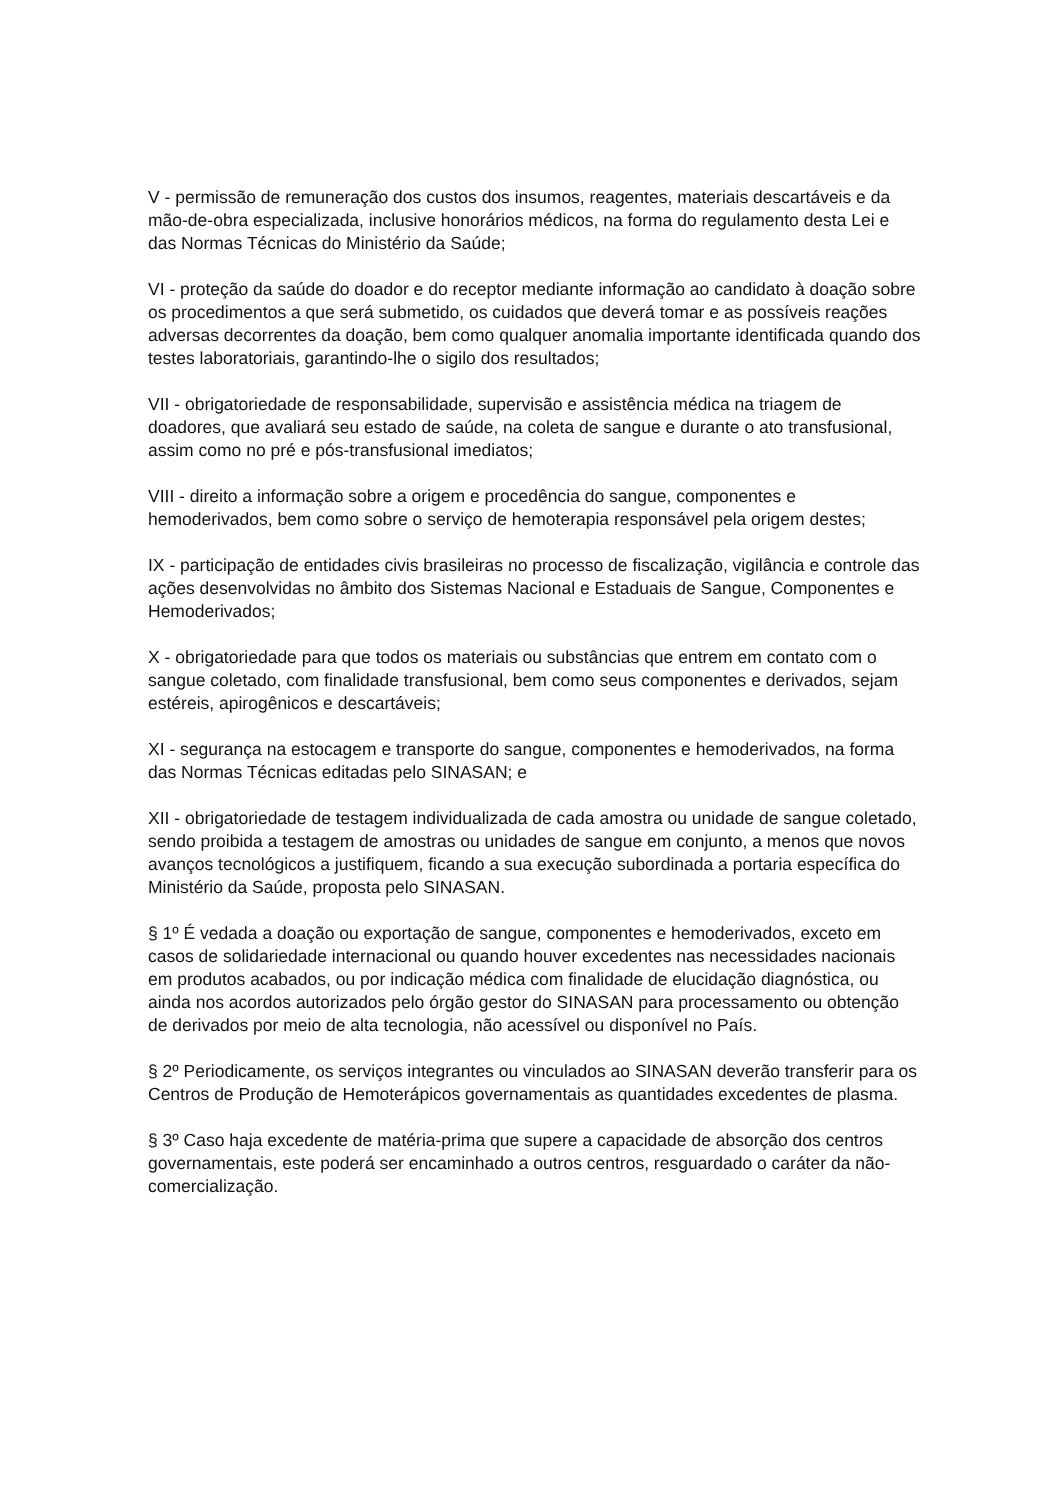V - permissão de remuneração dos custos dos insumos, reagentes, materiais descartáveis e da mão-de-obra especializada, inclusive honorários médicos, na forma do regulamento desta Lei e das Normas Técnicas do Ministério da Saúde;
VI - proteção da saúde do doador e do receptor mediante informação ao candidato à doação sobre os procedimentos a que será submetido, os cuidados que deverá tomar e as possíveis reações adversas decorrentes da doação, bem como qualquer anomalia importante identificada quando dos testes laboratoriais, garantindo-lhe o sigilo dos resultados;
VII - obrigatoriedade de responsabilidade, supervisão e assistência médica na triagem de doadores, que avaliará seu estado de saúde, na coleta de sangue e durante o ato transfusional, assim como no pré e pós-transfusional imediatos;
VIII - direito a informação sobre a origem e procedência do sangue, componentes e hemoderivados, bem como sobre o serviço de hemoterapia responsável pela origem destes;
IX - participação de entidades civis brasileiras no processo de fiscalização, vigilância e controle das ações desenvolvidas no âmbito dos Sistemas Nacional e Estaduais de Sangue, Componentes e Hemoderivados;
X - obrigatoriedade para que todos os materiais ou substâncias que entrem em contato com o sangue coletado, com finalidade transfusional, bem como seus componentes e derivados, sejam estéreis, apirogênicos e descartáveis;
XI - segurança na estocagem e transporte do sangue, componentes e hemoderivados, na forma das Normas Técnicas editadas pelo SINASAN; e
XII - obrigatoriedade de testagem individualizada de cada amostra ou unidade de sangue coletado, sendo proibida a testagem de amostras ou unidades de sangue em conjunto, a menos que novos avanços tecnológicos a justifiquem, ficando a sua execução subordinada a portaria específica do Ministério da Saúde, proposta pelo SINASAN.
§ 1º É vedada a doação ou exportação de sangue, componentes e hemoderivados, exceto em casos de solidariedade internacional ou quando houver excedentes nas necessidades nacionais em produtos acabados, ou por indicação médica com finalidade de elucidação diagnóstica, ou ainda nos acordos autorizados pelo órgão gestor do SINASAN para processamento ou obtenção de derivados por meio de alta tecnologia, não acessível ou disponível no País.
§ 2º Periodicamente, os serviços integrantes ou vinculados ao SINASAN deverão transferir para os Centros de Produção de Hemoterápicos governamentais as quantidades excedentes de plasma.
§ 3º Caso haja excedente de matéria-prima que supere a capacidade de absorção dos centros governamentais, este poderá ser encaminhado a outros centros, resguardado o caráter da não-comercialização.